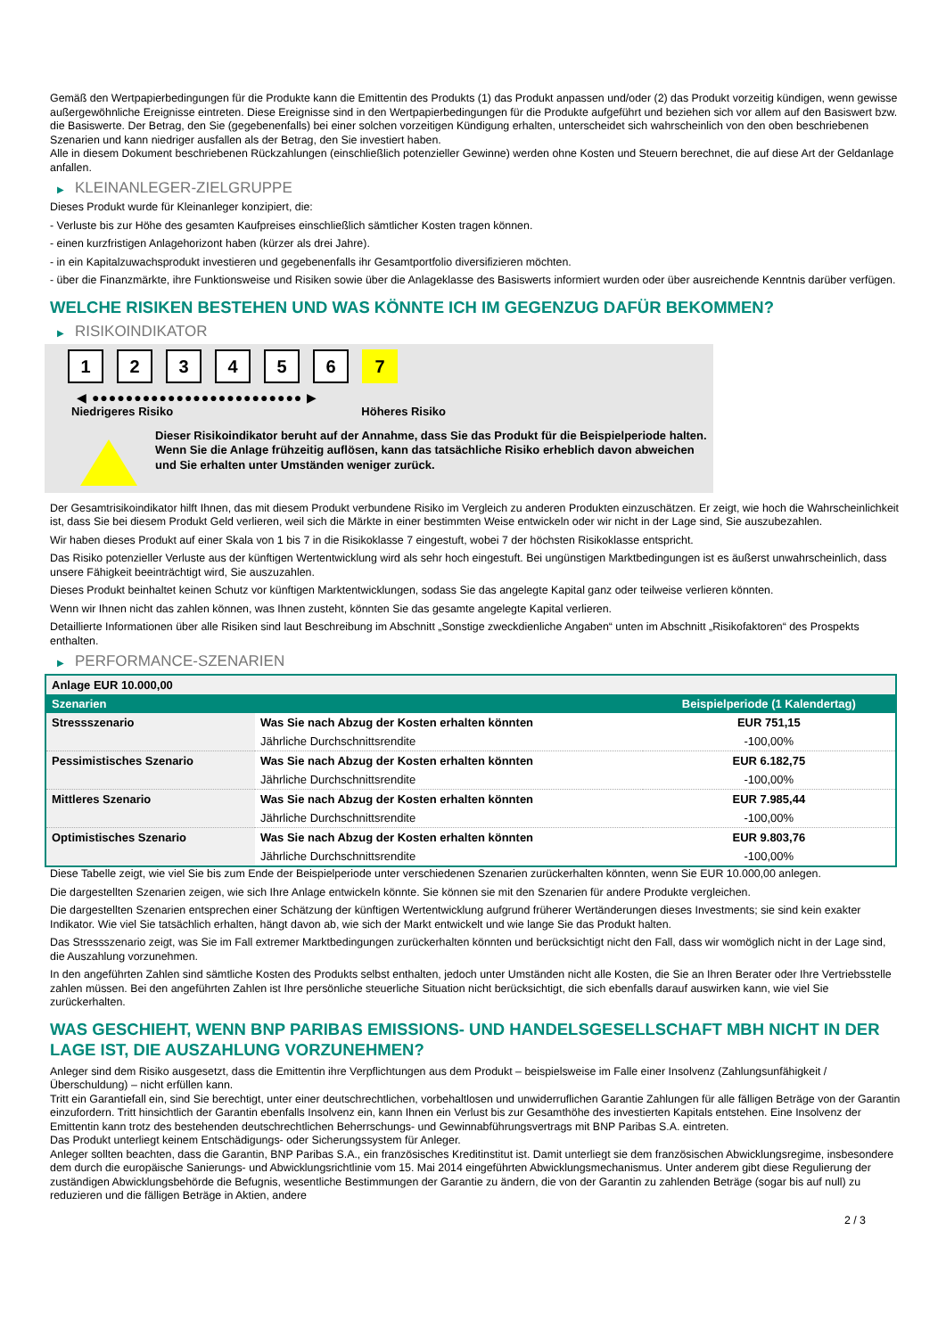Gemäß den Wertpapierbedingungen für die Produkte kann die Emittentin des Produkts (1) das Produkt anpassen und/oder (2) das Produkt vorzeitig kündigen, wenn gewisse außergewöhnliche Ereignisse eintreten. Diese Ereignisse sind in den Wertpapierbedingungen für die Produkte aufgeführt und beziehen sich vor allem auf den Basiswert bzw. die Basiswerte. Der Betrag, den Sie (gegebenenfalls) bei einer solchen vorzeitigen Kündigung erhalten, unterscheidet sich wahrscheinlich von den oben beschriebenen Szenarien und kann niedriger ausfallen als der Betrag, den Sie investiert haben.
Alle in diesem Dokument beschriebenen Rückzahlungen (einschließlich potenzieller Gewinne) werden ohne Kosten und Steuern berechnet, die auf diese Art der Geldanlage anfallen.
▶ KLEINANLEGER-ZIELGRUPPE
Dieses Produkt wurde für Kleinanleger konzipiert, die:
- Verluste bis zur Höhe des gesamten Kaufpreises einschließlich sämtlicher Kosten tragen können.
- einen kurzfristigen Anlagehorizont haben (kürzer als drei Jahre).
- in ein Kapitalzuwachsprodukt investieren und gegebenenfalls ihr Gesamtportfolio diversifizieren möchten.
- über die Finanzmärkte, ihre Funktionsweise und Risiken sowie über die Anlageklasse des Basiswerts informiert wurden oder über ausreichende Kenntnis darüber verfügen.
WELCHE RISIKEN BESTEHEN UND WAS KÖNNTE ICH IM GEGENZUG DAFÜR BEKOMMEN?
▶ RISIKOINDIKATOR
1 2 3 4 5 6 7
◀ ●●●●●●●●●●●●●●●●●●●●●●●●● ▶
Niedrigeres Risiko Höheres Risiko
Dieser Risikoindikator beruht auf der Annahme, dass Sie das Produkt für die Beispielperiode halten.
Wenn Sie die Anlage frühzeitig auflösen, kann das tatsächliche Risiko erheblich davon abweichen und Sie erhalten unter Umständen weniger zurück.
Der Gesamtrisikoindikator hilft Ihnen, das mit diesem Produkt verbundene Risiko im Vergleich zu anderen Produkten einzuschätzen. Er zeigt, wie hoch die Wahrscheinlichkeit ist, dass Sie bei diesem Produkt Geld verlieren, weil sich die Märkte in einer bestimmten Weise entwickeln oder wir nicht in der Lage sind, Sie auszubezahlen.
Wir haben dieses Produkt auf einer Skala von 1 bis 7 in die Risikoklasse 7 eingestuft, wobei 7 der höchsten Risikoklasse entspricht.
Das Risiko potenzieller Verluste aus der künftigen Wertentwicklung wird als sehr hoch eingestuft. Bei ungünstigen Marktbedingungen ist es äußerst unwahrscheinlich, dass unsere Fähigkeit beeinträchtigt wird, Sie auszuzahlen.
Dieses Produkt beinhaltet keinen Schutz vor künftigen Marktentwicklungen, sodass Sie das angelegte Kapital ganz oder teilweise verlieren könnten.
Wenn wir Ihnen nicht das zahlen können, was Ihnen zusteht, könnten Sie das gesamte angelegte Kapital verlieren.
Detaillierte Informationen über alle Risiken sind laut Beschreibung im Abschnitt „Sonstige zweckdienliche Angaben“ unten im Abschnitt „Risikofaktoren“ des Prospekts enthalten.
▶ PERFORMANCE-SZENARIEN
| Anlage EUR 10.000,00 | | |
| Szenarien | | Beispielperiode (1 Kalendertag) |
| Stressszenario | Was Sie nach Abzug der Kosten erhalten könnten | EUR 751,15 |
| | Jährliche Durchschnittsrendite | -100,00% |
| Pessimistisches Szenario | Was Sie nach Abzug der Kosten erhalten könnten | EUR 6.182,75 |
| | Jährliche Durchschnittsrendite | -100,00% |
| Mittleres Szenario | Was Sie nach Abzug der Kosten erhalten könnten | EUR 7.985,44 |
| | Jährliche Durchschnittsrendite | -100,00% |
| Optimistisches Szenario | Was Sie nach Abzug der Kosten erhalten könnten | EUR 9.803,76 |
| | Jährliche Durchschnittsrendite | -100,00% |
Diese Tabelle zeigt, wie viel Sie bis zum Ende der Beispielperiode unter verschiedenen Szenarien zurückerhalten könnten, wenn Sie EUR 10.000,00 anlegen.
Die dargestellten Szenarien zeigen, wie sich Ihre Anlage entwickeln könnte. Sie können sie mit den Szenarien für andere Produkte vergleichen.
Die dargestellten Szenarien entsprechen einer Schätzung der künftigen Wertentwicklung aufgrund früherer Wertänderungen dieses Investments; sie sind kein exakter Indikator. Wie viel Sie tatsächlich erhalten, hängt davon ab, wie sich der Markt entwickelt und wie lange Sie das Produkt halten.
Das Stressszenario zeigt, was Sie im Fall extremer Marktbedingungen zurückerhalten könnten und berücksichtigt nicht den Fall, dass wir womöglich nicht in der Lage sind, die Auszahlung vorzunehmen.
In den angeführten Zahlen sind sämtliche Kosten des Produkts selbst enthalten, jedoch unter Umständen nicht alle Kosten, die Sie an Ihren Berater oder Ihre Vertriebsstelle zahlen müssen. Bei den angeführten Zahlen ist Ihre persönliche steuerliche Situation nicht berücksichtigt, die sich ebenfalls darauf auswirken kann, wie viel Sie zurückerhalten.
WAS GESCHIEHT, WENN BNP PARIBAS EMISSIONS- UND HANDELSGESELLSCHAFT MBH NICHT IN DER LAGE IST, DIE AUSZAHLUNG VORZUNEHMEN?
Anleger sind dem Risiko ausgesetzt, dass die Emittentin ihre Verpflichtungen aus dem Produkt – beispielsweise im Falle einer Insolvenz (Zahlungsunfähigkeit / Überschuldung) – nicht erfüllen kann.
Tritt ein Garantiefall ein, sind Sie berechtigt, unter einer deutschrechtlichen, vorbehaltlosen und unwiderruflichen Garantie Zahlungen für alle fälligen Beträge von der Garantin einzufordern. Tritt hinsichtlich der Garantin ebenfalls Insolvenz ein, kann Ihnen ein Verlust bis zur Gesamthöhe des investierten Kapitals entstehen. Eine Insolvenz der Emittentin kann trotz des bestehenden deutschrechtlichen Beherrschungs- und Gewinnabführungsvertrags mit BNP Paribas S.A. eintreten.
Das Produkt unterliegt keinem Entschädigungs- oder Sicherungssystem für Anleger.
Anleger sollten beachten, dass die Garantin, BNP Paribas S.A., ein französisches Kreditinstitut ist. Damit unterliegt sie dem französischen Abwicklungsregime, insbesondere dem durch die europäische Sanierungs- und Abwicklungsrichtlinie vom 15. Mai 2014 eingeführten Abwicklungsmechanismus. Unter anderem gibt diese Regulierung der zuständigen Abwicklungsbehörde die Befugnis, wesentliche Bestimmungen der Garantie zu ändern, die von der Garantin zu zahlenden Beträge (sogar bis auf null) zu reduzieren und die fälligen Beträge in Aktien, andere
2 / 3